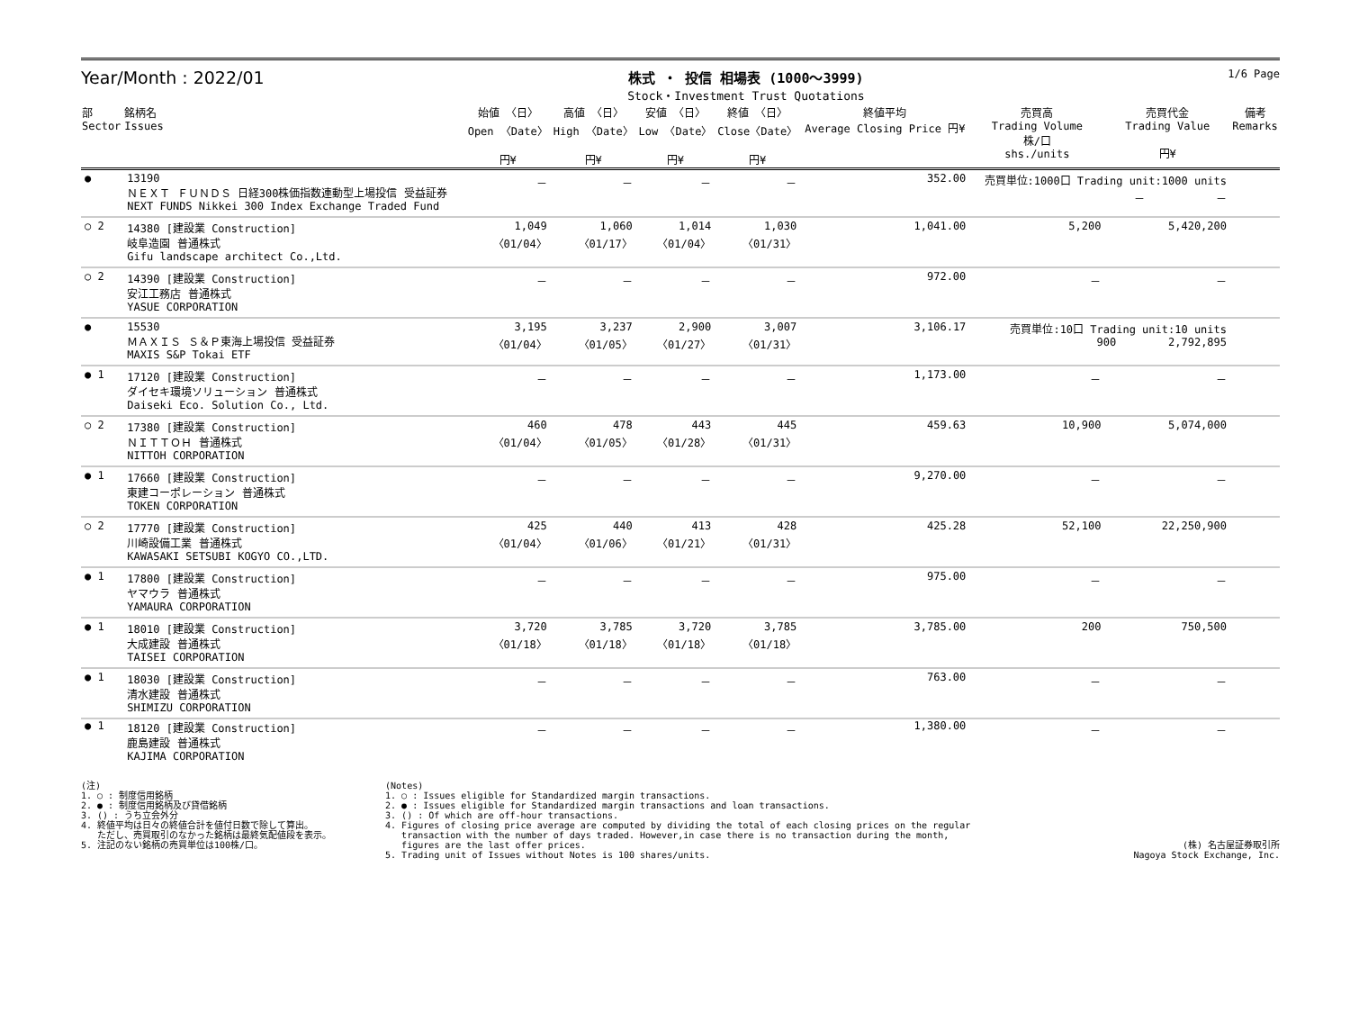Year/Month : 2022/01
株式 ・ 投信 相場表 (1000～3999)
Stock・Investment Trust Quotations
1/6 Page
| 部 Sector | 銘柄名 Issues | 始値 〈日〉 Open 〈Date〉 円¥ | 高値 〈日〉 High 〈Date〉 円¥ | 安値 〈日〉 Low 〈Date〉 円¥ | 終値 〈日〉 Close〈Date〉 円¥ | 終値平均 Average Closing Price 円¥ | 売買高 Trading Volume 株/口 shs./units | 売買代金 Trading Value 円¥ | 備考 Remarks |
| --- | --- | --- | --- | --- | --- | --- | --- | --- | --- |
| ● | 13190 ＮＥＸＴ ＦＵＮＤＳ 日経300株価指数連動型上場投信 受益証券 NEXT FUNDS Nikkei 300 Index Exchange Traded Fund | － | － | － | － | 352.00 | 売買単位:1000口 Trading unit:1000 units － － | | |
| ○ 2 | 14380 [建設業 Construction] 岐阜造園 普通株式 Gifu landscape architect Co.,Ltd. | 1,049 〈01/04〉 | 1,060 〈01/17〉 | 1,014 〈01/04〉 | 1,030 〈01/31〉 | 1,041.00 | 5,200 | 5,420,200 | |
| ○ 2 | 14390 [建設業 Construction] 安江工務店 普通株式 YASUE CORPORATION | － | － | － | － | 972.00 | － | － | |
| ● | 15530 ＭＡＸＩＳ Ｓ＆Ｐ東海上場投信 受益証券 MAXIS S&P Tokai ETF | 3,195 〈01/04〉 | 3,237 〈01/05〉 | 2,900 〈01/27〉 | 3,007 〈01/31〉 | 3,106.17 | 売買単位:10口 Trading unit:10 units 900 2,792,895 | | |
| ● 1 | 17120 [建設業 Construction] ダイセキ環境ソリューション 普通株式 Daiseki Eco. Solution Co., Ltd. | － | － | － | － | 1,173.00 | － | － | |
| ○ 2 | 17380 [建設業 Construction] ＮＩＴＴＯＨ 普通株式 NITTOH CORPORATION | 460 〈01/04〉 | 478 〈01/05〉 | 443 〈01/28〉 | 445 〈01/31〉 | 459.63 | 10,900 | 5,074,000 | |
| ● 1 | 17660 [建設業 Construction] 東建コーポレーション 普通株式 TOKEN CORPORATION | － | － | － | － | 9,270.00 | － | － | |
| ○ 2 | 17770 [建設業 Construction] 川崎設備工業 普通株式 KAWASAKI SETSUBI KOGYO CO.,LTD. | 425 〈01/04〉 | 440 〈01/06〉 | 413 〈01/21〉 | 428 〈01/31〉 | 425.28 | 52,100 | 22,250,900 | |
| ● 1 | 17800 [建設業 Construction] ヤマウラ 普通株式 YAMAURA CORPORATION | － | － | － | － | 975.00 | － | － | |
| ● 1 | 18010 [建設業 Construction] 大成建設 普通株式 TAISEI CORPORATION | 3,720 〈01/18〉 | 3,785 〈01/18〉 | 3,720 〈01/18〉 | 3,785 〈01/18〉 | 3,785.00 | 200 | 750,500 | |
| ● 1 | 18030 [建設業 Construction] 清水建設 普通株式 SHIMIZU CORPORATION | － | － | － | － | 763.00 | － | － | |
| ● 1 | 18120 [建設業 Construction] 鹿島建設 普通株式 KAJIMA CORPORATION | － | － | － | － | 1,380.00 | － | － | |
(注)
1. ○ : 制度信用銘柄
2. ● : 制度信用銘柄及び貸借銘柄
3. () : うち立会外分
4. 終値平均は日々の終値合計を値付日数で除して算出。
ただし、売買取引のなかった銘柄は最終気配値段を表示。
5. 注記のない銘柄の売買単位は100株/口。
(Notes)
1. ○ : Issues eligible for Standardized margin transactions.
2. ● : Issues eligible for Standardized margin transactions and loan transactions.
3. () : Of which are off-hour transactions.
4. Figures of closing price average are computed by dividing the total of each closing prices on the regular
transaction with the number of days traded. However,in case there is no transaction during the month,
figures are the last offer prices.
5. Trading unit of Issues without Notes is 100 shares/units.
(株) 名古屋証券取引所
Nagoya Stock Exchange, Inc.